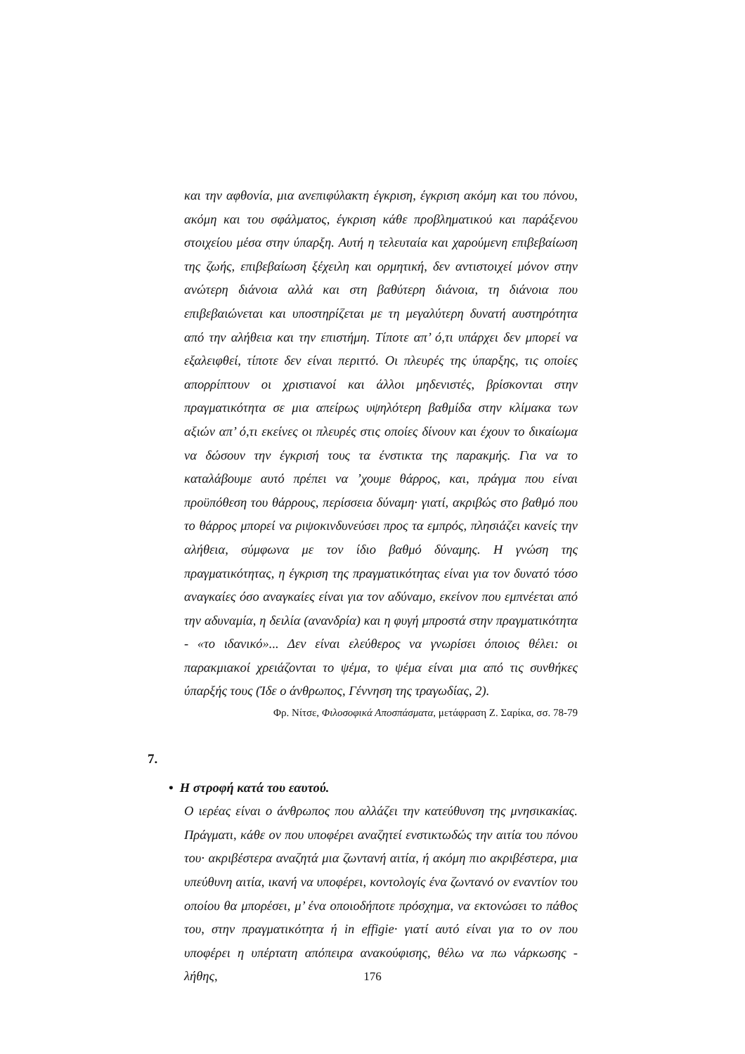και την αφθονία, μια ανεπιφύλακτη έγκριση, έγκριση ακόμη και του πόνου, ακόμη και του σφάλματος, έγκριση κάθε προβληματικού και παράξενου στοιχείου μέσα στην ύπαρξη. Αυτή η τελευταία και χαρούμενη επιβεβαίωση της ζωής, επιβεβαίωση ξέχειλη και ορμητική, δεν αντιστοιχεί μόνον στην ανώτερη διάνοια αλλά και στη βαθύτερη διάνοια, τη διάνοια που επιβεβαιώνεται και υποστηρίζεται με τη μεγαλύτερη δυνατή αυστηρότητα από την αλήθεια και την επιστήμη. Τίποτε απ’ ό,τι υπάρχει δεν μπορεί να εξαλειφθεί, τίποτε δεν είναι περιττό. Οι πλευρές της ύπαρξης, τις οποίες απορρίπτουν οι χριστιανοί και άλλοι μηδενιστές, βρίσκονται στην πραγματικότητα σε μια απείρως υψηλότερη βαθμίδα στην κλίμακα των αξιών απ’ ό,τι εκείνες οι πλευρές στις οποίες δίνουν και έχουν το δικαίωμα να δώσουν την έγκρισή τους τα ένστικτα της παρακμής. Για να το καταλάβουμε αυτό πρέπει να ’χουμε θάρρος, και, πράγμα που είναι προϋπόθεση του θάρρους, περίσσεια δύναμη· γιατί, ακριβώς στο βαθμό που το θάρρος μπορεί να ριψοκινδυνεύσει προς τα εμπρός, πλησιάζει κανείς την αλήθεια, σύμφωνα με τον ίδιο βαθμό δύναμης. Η γνώση της πραγματικότητας, η έγκριση της πραγματικότητας είναι για τον δυνατό τόσο αναγκαίες όσο αναγκαίες είναι για τον αδύναμο, εκείνον που εμπνέεται από την αδυναμία, η δειλία (ανανδρία) και η φυγή μπροστά στην πραγματικότητα - «το ιδανικό»... Δεν είναι ελεύθερος να γνωρίσει όποιος θέλει: οι παρακμιακοί χρειάζονται το ψέμα, το ψέμα είναι μια από τις συνθήκες ύπαρξής τους (Ίδε ο άνθρωπος, Γέννηση της τραγωδίας, 2).
Φρ. Νίτσε, Φιλοσοφικά Αποσπάσματα, μετάφραση Ζ. Σαρίκα, σσ. 78-79
7.
• Η στροφή κατά του εαυτού.
Ο ιερέας είναι ο άνθρωπος που αλλάζει την κατεύθυνση της μνησικακίας. Πράγματι, κάθε ον που υποφέρει αναζητεί ενστικτωδώς την αιτία του πόνου του· ακριβέστερα αναζητά μια ζωντανή αιτία, ή ακόμη πιο ακριβέστερα, μια υπεύθυνη αιτία, ικανή να υποφέρει, κοντολογίς ένα ζωντανό ον εναντίον του οποίου θα μπορέσει, μ’ ένα οποιοδήποτε πρόσχημα, να εκτονώσει το πάθος του, στην πραγματικότητα ή in effigie· γιατί αυτό είναι για το ον που υποφέρει η υπέρτατη απόπειρα ανακούφισης, θέλω να πω νάρκωσης - λήθης,
176